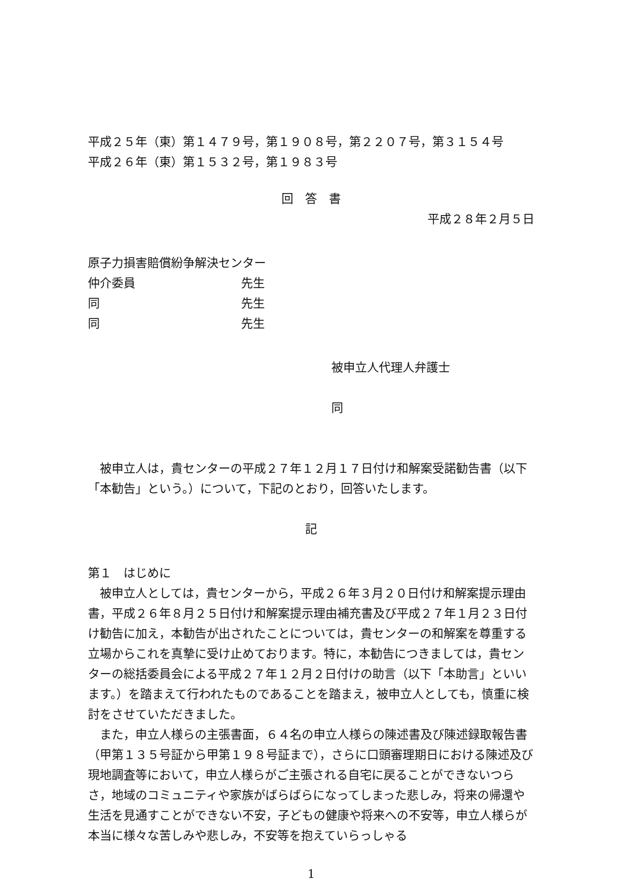平成２５年（東）第１４７９号，第１９０８号，第２２０７号，第３１５４号
平成２６年（東）第１５３２号，第１９８３号
回　答　書
平成２８年２月５日
原子力損害賠償紛争解決センター
仲介委員 先生
同 先生
同 先生
被申立人代理人弁護士
同
被申立人は，貴センターの平成２７年１２月１７日付け和解案受諾勧告書（以下「本勧告」という。）について，下記のとおり，回答いたします。
記
第１　はじめに
被申立人としては，貴センターから，平成２６年３月２０日付け和解案提示理由書，平成２６年８月２５日付け和解案提示理由補充書及び平成２７年１月２３日付け勧告に加え，本勧告が出されたことについては，貴センターの和解案を尊重する立場からこれを真摯に受け止めております。特に，本勧告につきましては，貴センターの総括委員会による平成２７年１２月２日付けの助言（以下「本助言」といいます。）を踏まえて行われたものであることを踏まえ，被申立人としても，慎重に検討をさせていただきました。
また，申立人様らの主張書面，６４名の申立人様らの陳述書及び陳述録取報告書（甲第１３５号証から甲第１９８号証まで），さらに口頭審理期日における陳述及び現地調査等において，申立人様らがご主張される自宅に戻ることができないつらさ，地域のコミュニティや家族がばらばらになってしまった悲しみ，将来の帰還や生活を見通すことができない不安，子どもの健康や将来への不安等，申立人様らが本当に様々な苦しみや悲しみ，不安等を抱えていらっしゃる
1